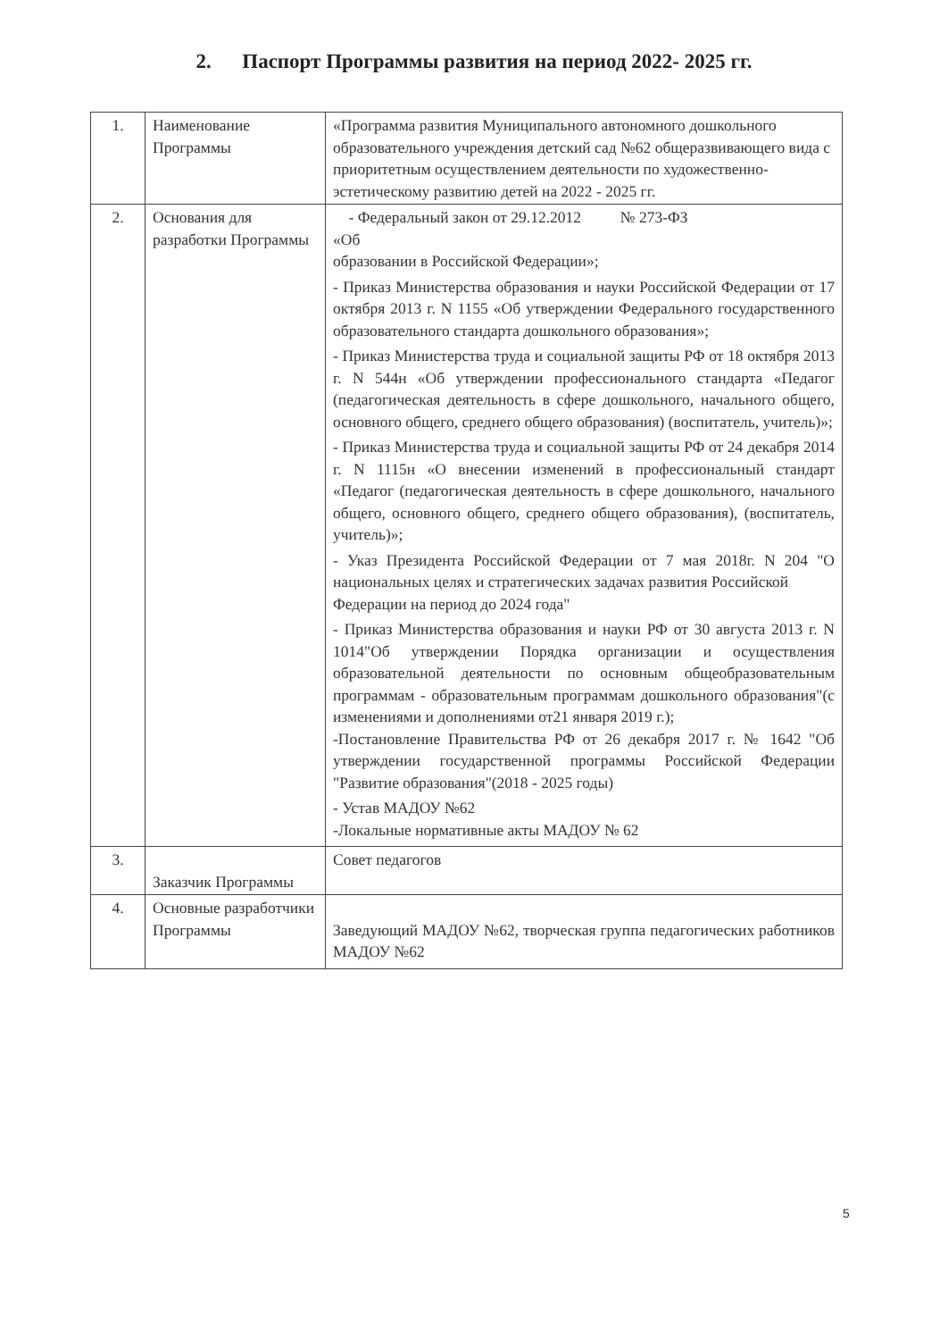2. Паспорт Программы развития на период 2022- 2025 гг.
| 1. | Наименование Программы | «Программа развития Муниципального автономного дошкольного образовательного учреждения детский сад №62 общеразвивающего вида с приоритетным осуществлением деятельности по художественно-эстетическому развитию детей на 2022 - 2025 гг. |
| 2. | Основания для разработки Программы | - Федеральный закон от 29.12.2012 № 273-ФЗ «Об образовании в Российской Федерации»; - Приказ Министерства образования и науки Российской Федерации от 17 октября 2013 г. N 1155 «Об утверждении Федерального государственного образовательного стандарта дошкольного образования»; - Приказ Министерства труда и социальной защиты РФ от 18 октября 2013 г. N 544н «Об утверждении профессионального стандарта «Педагог (педагогическая деятельность в сфере дошкольного, начального общего, основного общего, среднего общего образования) (воспитатель, учитель)»; - Приказ Министерства труда и социальной защиты РФ от 24 декабря 2014 г. N 1115н «О внесении изменений в профессиональный стандарт «Педагог (педагогическая деятельность в сфере дошкольного, начального общего, основного общего, среднего общего образования), (воспитатель, учитель)»; - Указ Президента Российской Федерации от 7 мая 2018г. N 204 "О национальных целях и стратегических задачах развития Российской Федерации на период до 2024 года" - Приказ Министерства образования и науки РФ от 30 августа 2013 г. N 1014"Об утверждении Порядка организации и осуществления образовательной деятельности по основным общеобразовательным программам - образовательным программам дошкольного образования"(с изменениями и дополнениями от21 января 2019 г.); -Постановление Правительства РФ от 26 декабря 2017 г. № 1642 "Об утверждении государственной программы Российской Федерации "Развитие образования"(2018 - 2025 годы) - Устав МАДОУ №62 -Локальные нормативные акты МАДОУ № 62 |
| 3. | Заказчик Программы | Совет педагогов |
| 4. | Основные разработчики Программы | Заведующий МАДОУ №62, творческая группа педагогических работников МАДОУ №62 |
5